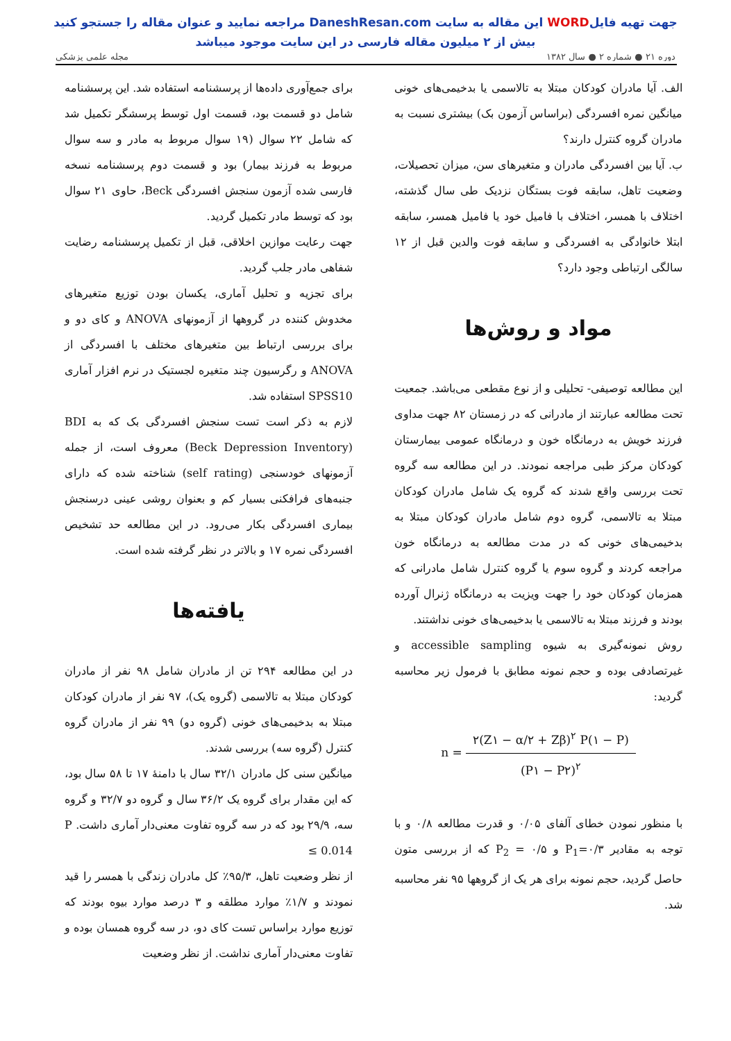جهت تهیه فایلWORD این مقاله به سایت DaneshResan.com مراجعه نمایید و عنوان مقاله را جستجو کنید
بیش از ۲ میلیون مقاله فارسی در این سایت موجود میباشد
دوره ۲۱ ● شماره ۲ ● سال ۱۳۸۲ مجله علمی پزشکی
الف. آیا مادران کودکان مبتلا به تالاسمی یا بدخیمی‌های خونی میانگین نمره افسردگی (براساس آزمون بک) بیشتری نسبت به مادران گروه کنترل دارند؟
ب. آیا بین افسردگی مادران و متغیرهای سن، میزان تحصیلات، وضعیت تاهل، سابقه فوت بستگان نزدیک طی سال گذشته، اختلاف با همسر، اختلاف با فامیل خود یا فامیل همسر، سابقه ابتلا خانوادگی به افسردگی و سابقه فوت والدین قبل از ۱۲ سالگی ارتباطی وجود دارد؟
مواد و روش‌ها
این مطالعه توصیفی- تحلیلی و از نوع مقطعی می‌باشد. جمعیت تحت مطالعه عبارتند از مادرانی که در زمستان ۸۲ جهت مداوی فرزند خویش به درمانگاه خون و درمانگاه عمومی بیمارستان کودکان مرکز طبی مراجعه نمودند. در این مطالعه سه گروه تحت بررسی واقع شدند که گروه یک شامل مادران کودکان مبتلا به تالاسمی، گروه دوم شامل مادران کودکان مبتلا به بدخیمی‌های خونی که در مدت مطالعه به درمانگاه خون مراجعه کردند و گروه سوم یا گروه کنترل شامل مادرانی که همزمان کودکان خود را جهت ویزیت به درمانگاه ژنرال آورده بودند و فرزند مبتلا به تالاسمی یا بدخیمی‌های خونی نداشتند.
روش نمونه‌گیری به شیوه accessible sampling و غیرتصادفی بوده و حجم نمونه مطابق با فرمول زیر محاسبه گردید:
n =
۲(Z۱ − α/۲ + Zβ)<sup>۲</sup> P(۱ − P)
(P۱ − P۲)<sup>۲</sup>
با منظور نمودن خطای آلفای ۰/۰۵ و قدرت مطالعه ۰/۸ و با توجه به مقادیر P<sub>1</sub>=۰/۳ و P<sub>2</sub> = ۰/۵ که از بررسی متون حاصل گردید، حجم نمونه برای هر یک از گروهها ۹۵ نفر محاسبه شد.
برای جمع‌آوری داده‌ها از پرسشنامه استفاده شد. این پرسشنامه شامل دو قسمت بود، قسمت اول توسط پرسشگر تکمیل شد که شامل ۲۲ سوال (۱۹ سوال مربوط به مادر و سه سوال مربوط به فرزند بیمار) بود و قسمت دوم پرسشنامه نسخه فارسی شده آزمون سنجش افسردگی Beck، حاوی ۲۱ سوال بود که توسط مادر تکمیل گردید.
جهت رعایت موازین اخلاقی، قبل از تکمیل پرسشنامه رضایت شفاهی مادر جلب گردید.
برای تجزیه و تحلیل آماری، یکسان بودن توزیع متغیرهای مخدوش کننده در گروهها از آزمونهای ANOVA و کای دو و برای بررسی ارتباط بین متغیرهای مختلف با افسردگی از ANOVA و رگرسیون چند متغیره لجستیک در نرم افزار آماری SPSS10 استفاده شد.
لازم به ذکر است تست سنجش افسردگی بک که به BDI (Beck Depression Inventory) معروف است، از جمله آزمونهای خودسنجی (self rating) شناخته شده که دارای جنبه‌های فرافکنی بسیار کم و بعنوان روشی عینی درسنجش بیماری افسردگی بکار می‌رود. در این مطالعه حد تشخیص افسردگی نمره ۱۷ و بالاتر در نظر گرفته شده است.
یافته‌ها
در این مطالعه ۲۹۴ تن از مادران شامل ۹۸ نفر از مادران کودکان مبتلا به تالاسمی (گروه یک)، ۹۷ نفر از مادران کودکان مبتلا به بدخیمی‌های خونی (گروه دو) ۹۹ نفر از مادران گروه کنترل (گروه سه) بررسی شدند.
میانگین سنی کل مادران ۳۲/۱ سال با دامنهٔ ۱۷ تا ۵۸ سال بود، که این مقدار برای گروه یک ۳۶/۲ سال و گروه دو ۳۲/۷ و گروه سه، ۲۹/۹ بود که در سه گروه تفاوت معنی‌دار آماری داشت. P ≤ 0.014
از نظر وضعیت تاهل، ۹۵/۳٪ کل مادران زندگی با همسر را قید نمودند و ۱/۷٪ موارد مطلقه و ۳ درصد موارد بیوه بودند که توزیع موارد براساس تست کای دو، در سه گروه همسان بوده و تفاوت معنی‌دار آماری نداشت. از نظر وضعیت